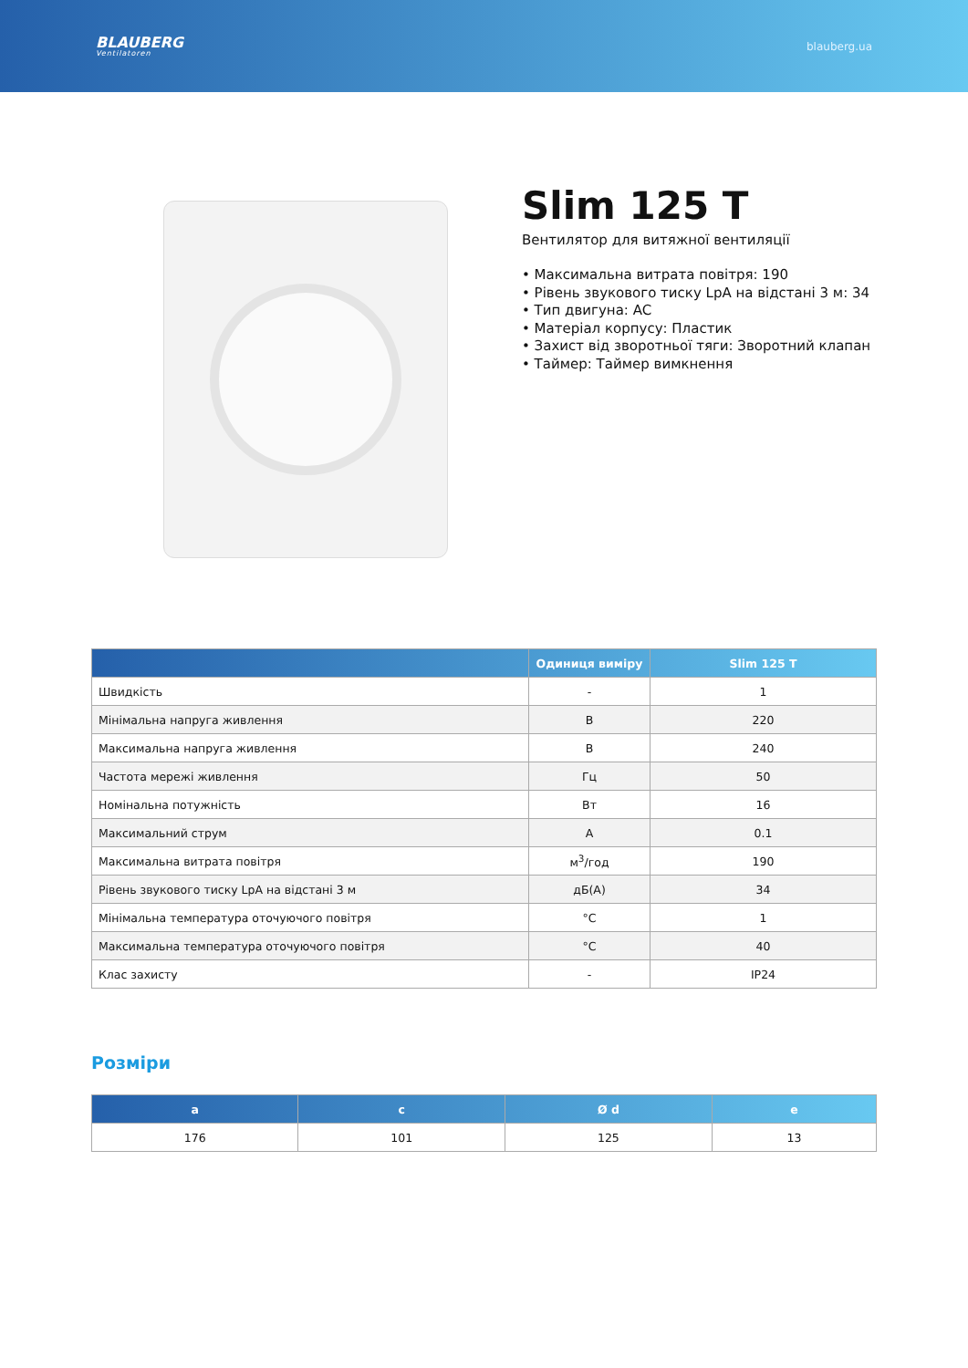BLAUBERG
Ventilatoren
blauberg.ua
Slim 125 T
Вентилятор для витяжної вентиляції
• Максимальна витрата повітря: 190
• Рівень звукового тиску LpA на відстані 3 м: 34
• Тип двигуна: AC
• Матеріал корпусу: Пластик
• Захист від зворотньої тяги: Зворотний клапан
• Таймер: Таймер вимкнення
| | Одиниця виміру | Slim 125 T |
| --- | --- | --- |
| Швидкість | - | 1 |
| Мінімальна напруга живлення | В | 220 |
| Максимальна напруга живлення | В | 240 |
| Частота мережі живлення | Гц | 50 |
| Номінальна потужність | Вт | 16 |
| Максимальний струм | А | 0.1 |
| Максимальна витрата повітря | м<sup>3</sup>/год | 190 |
| Рівень звукового тиску LpA на відстані 3 м | дБ(А) | 34 |
| Мінімальна температура оточуючого повітря | °C | 1 |
| Максимальна температура оточуючого повітря | °C | 40 |
| Клас захисту | - | IP24 |
Розміри
| a | c | Ø d | e |
| --- | --- | --- | --- |
| 176 | 101 | 125 | 13 |